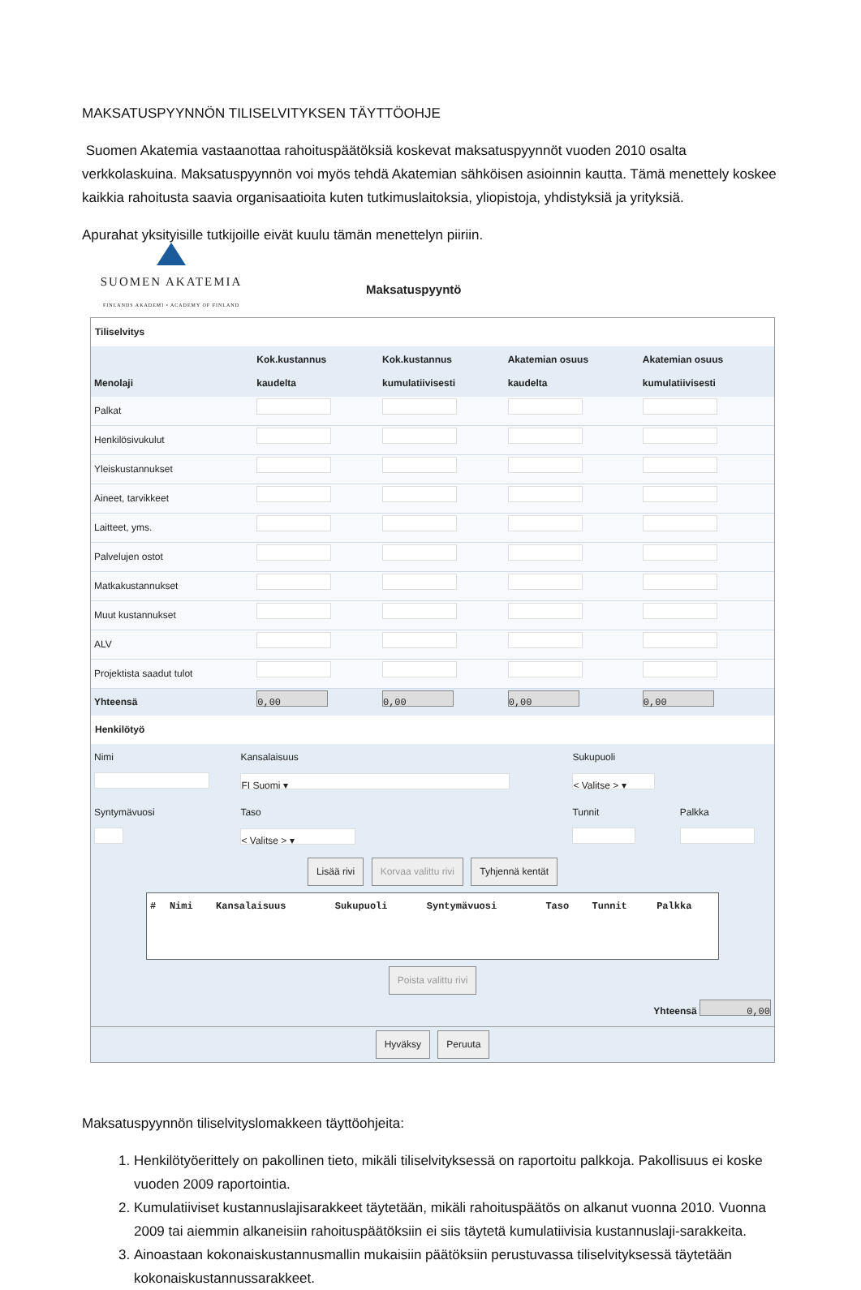MAKSATUSPYYNNÖN TILISELVITYKSEN TÄYTTÖOHJE
Suomen Akatemia vastaanottaa rahoituspäätöksiä koskevat maksatuspyynnöt vuoden 2010 osalta verkkolaskuina. Maksatuspyynnön voi myös tehdä Akatemian sähköisen asioinnin kautta. Tämä menettely koskee kaikkia rahoitusta saavia organisaatioita kuten tutkimuslaitoksia, yliopistoja, yhdistyksiä ja yrityksiä.
Apurahat yksityisille tutkijoille eivät kuulu tämän menettelyn piiriin.
SUOMEN AKATEMIA
FINLANDS AKADEMI • ACADEMY OF FINLAND
Maksatuspyyntö
Tiliselvitys
| Menolaji | Kok.kustannus kaudelta | Kok.kustannus kumulatiivisesti | Akatemian osuus kaudelta | Akatemian osuus kumulatiivisesti |
| --- | --- | --- | --- | --- |
| Palkat | | | | |
| Henkilösivukulut | | | | |
| Yleiskustannukset | | | | |
| Aineet, tarvikkeet | | | | |
| Laitteet, yms. | | | | |
| Palvelujen ostot | | | | |
| Matkakustannukset | | | | |
| Muut kustannukset | | | | |
| ALV | | | | |
| Projektista saadut tulot | | | | |
| Yhteensä | 0,00 | 0,00 | 0,00 | 0,00 |
Henkilötyö
| Nimi | Kansalaisuus | Sukupuoli | |
| | FI Suomi ▾ | < Valitse > ▾ | |
| Syntymävuosi | Taso | Tunnit | Palkka |
| | < Valitse > ▾ | | |
Lisää rivi Korvaa valittu rivi Tyhjennä kentät
| # | Nimi | Kansalaisuus | Sukupuoli | Syntymävuosi | Taso | Tunnit | Palkka |
| --- | --- | --- | --- | --- | --- | --- | --- |
Poista valittu rivi
Yhteensä 0,00
Hyväksy Peruuta
Maksatuspyynnön tiliselvityslomakkeen täyttöohjeita:
1. Henkilötyöerittely on pakollinen tieto, mikäli tiliselvityksessä on raportoitu palkkoja. Pakollisuus ei koske vuoden 2009 raportointia.
2. Kumulatiiviset kustannuslajisarakkeet täytetään, mikäli rahoituspäätös on alkanut vuonna 2010. Vuonna 2009 tai aiemmin alkaneisiin rahoituspäätöksiin ei siis täytetä kumulatiivisia kustannuslaji-sarakkeita.
3. Ainoastaan kokonaiskustannusmallin mukaisiin päätöksiin perustuvassa tiliselvityksessä täytetään kokonaiskustannussarakkeet.